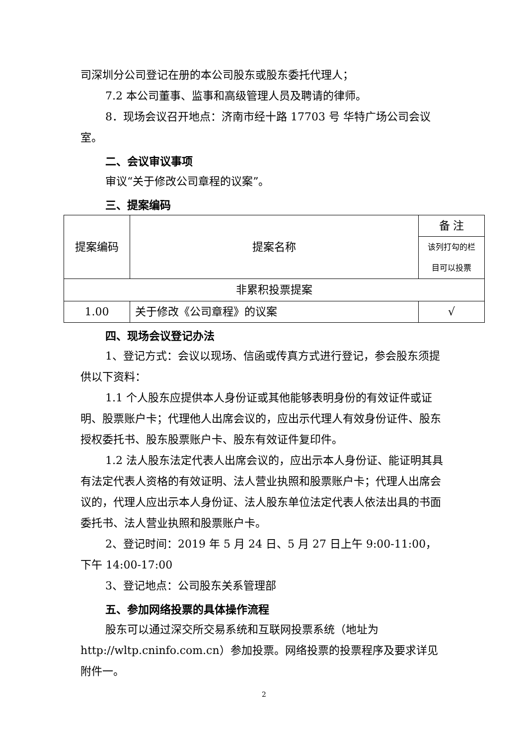司深圳分公司登记在册的本公司股东或股东委托代理人；
7.2 本公司董事、监事和高级管理人员及聘请的律师。
8．现场会议召开地点：济南市经十路 17703 号 华特广场公司会议室。
二、会议审议事项
审议“关于修改公司章程的议案”。
三、提案编码
| 提案编码 | 提案名称 | 备 注 |
| | | 该列打勾的栏 目可以投票 |
| 非累积投票提案 | | |
| 1.00 | 关于修改《公司章程》的议案 | √ |
四、现场会议登记办法
1、登记方式：会议以现场、信函或传真方式进行登记，参会股东须提供以下资料：
1.1 个人股东应提供本人身份证或其他能够表明身份的有效证件或证明、股票账户卡；代理他人出席会议的，应出示代理人有效身份证件、股东授权委托书、股东股票账户卡、股东有效证件复印件。
1.2 法人股东法定代表人出席会议的，应出示本人身份证、能证明其具有法定代表人资格的有效证明、法人营业执照和股票账户卡；代理人出席会议的，代理人应出示本人身份证、法人股东单位法定代表人依法出具的书面委托书、法人营业执照和股票账户卡。
2、登记时间：2019 年 5 月 24 日、5 月 27 日上午 9:00-11:00， 下午 14:00-17:00
3、登记地点：公司股东关系管理部
五、参加网络投票的具体操作流程
股东可以通过深交所交易系统和互联网投票系统（地址为 http://wltp.cninfo.com.cn）参加投票。网络投票的投票程序及要求详见附件一。
2